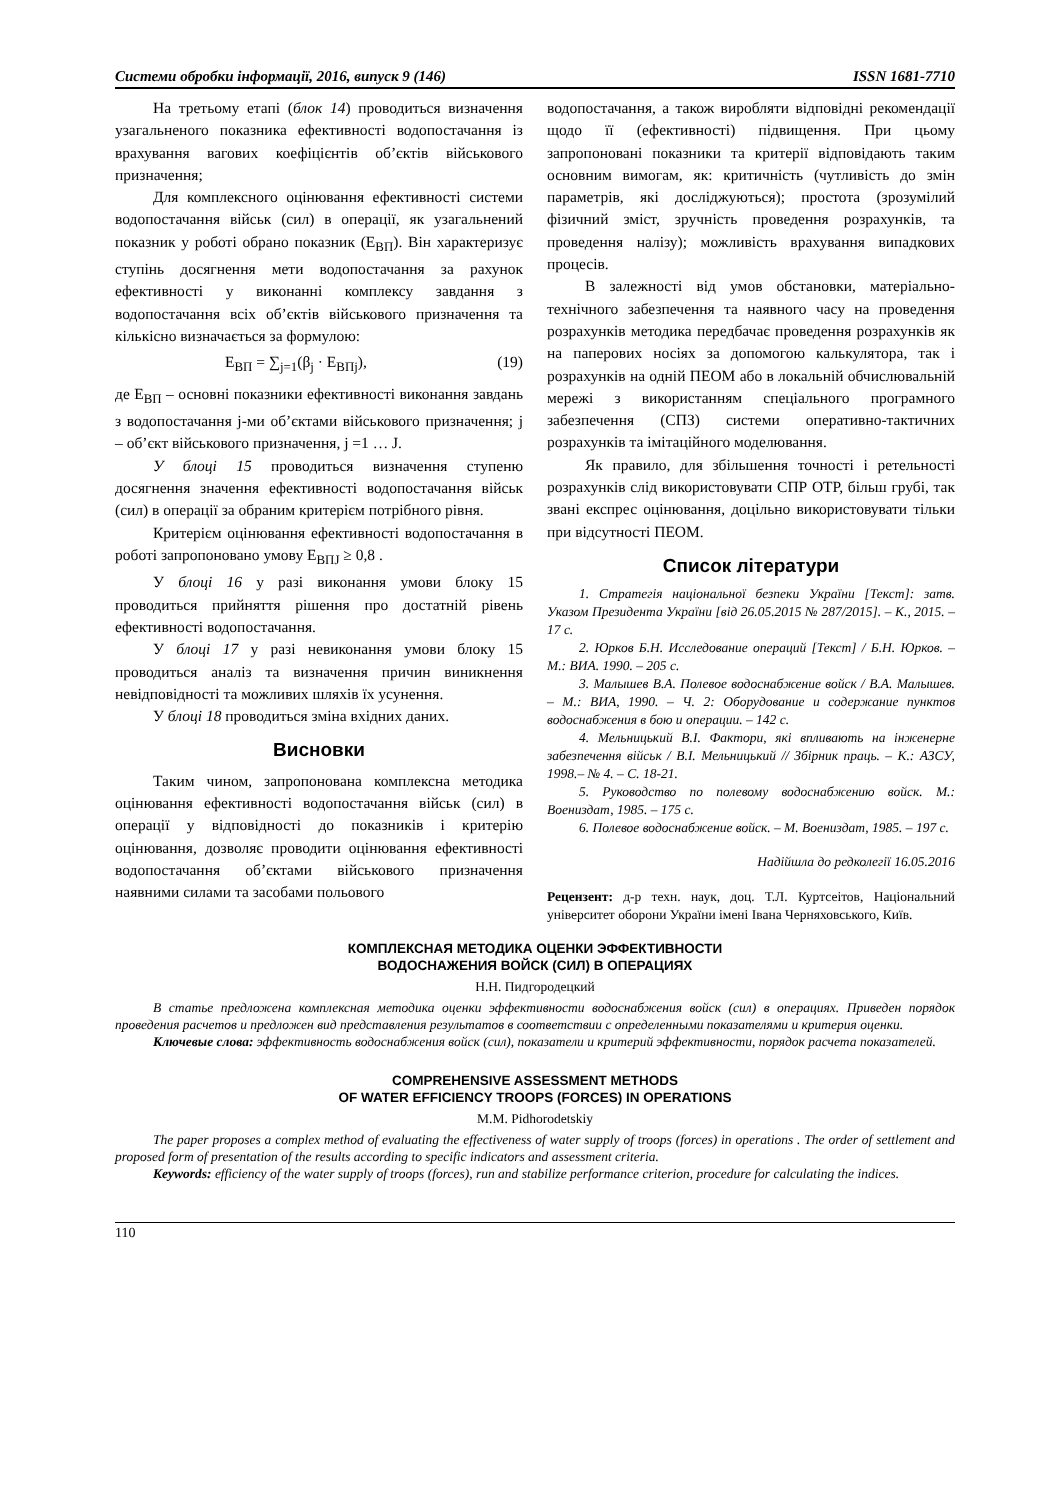Системи обробки інформації, 2016, випуск 9 (146) ISSN 1681-7710
На третьому етапі (блок 14) проводиться визначення узагальненого показника ефективності водопостачання із врахування вагових коефіцієнтів об’єктів військового призначення;
Для комплексного оцінювання ефективності системи водопостачання військ (сил) в операції, як узагальнений показник у роботі обрано показник (E<sub>ВП</sub>). Він характеризує ступінь досягнення мети водопостачання за рахунок ефективності у виконанні комплексу завдання з водопостачання всіх об’єктів військового призначення та кількісно визначається за формулою:
E<sub>ВП</sub> = ∑<sub>j=1</sub>(β<sub>j</sub> · E<sub>ВПj</sub>), (19)
де E<sub>ВП</sub> – основні показники ефективності виконання завдань з водопостачання j-ми об’єктами військового призначення; j – об’єкт військового призначення, j =1 … J.
У блоці 15 проводиться визначення ступеню досягнення значення ефективності водопостачання військ (сил) в операції за обраним критерієм потрібного рівня.
Критерієм оцінювання ефективності водопостачання в роботі запропоновано умову E<sub>ВПJ</sub> ≥ 0,8 .
У блоці 16 у разі виконання умови блоку 15 проводиться прийняття рішення про достатній рівень ефективності водопостачання.
У блоці 17 у разі невиконання умови блоку 15 проводиться аналіз та визначення причин виникнення невідповідності та можливих шляхів їх усунення.
У блоці 18 проводиться зміна вхідних даних.
Висновки
Таким чином, запропонована комплексна методика оцінювання ефективності водопостачання військ (сил) в операції у відповідності до показників і критерію оцінювання, дозволяє проводити оцінювання ефективності водопостачання об’єктами військового призначення наявними силами та засобами польового
водопостачання, а також виробляти відповідні рекомендації щодо її (ефективності) підвищення. При цьому запропоновані показники та критерії відповідають таким основним вимогам, як: критичність (чутливість до змін параметрів, які досліджуються); простота (зрозумілий фізичний зміст, зручність проведення розрахунків, та проведення налізу); можливість врахування випадкових процесів.
В залежності від умов обстановки, матеріально-технічного забезпечення та наявного часу на проведення розрахунків методика передбачає проведення розрахунків як на паперових носіях за допомогою калькулятора, так і розрахунків на одній ПЕОМ або в локальній обчислювальній мережі з використанням спеціального програмного забезпечення (СПЗ) системи оперативно-тактичних розрахунків та імітаційного моделювання.
Як правило, для збільшення точності і ретельності розрахунків слід використовувати СПР ОТР, більш грубі, так звані експрес оцінювання, доцільно використовувати тільки при відсутності ПЕОМ.
Список літератури
1. Стратегія національної безпеки України [Текст]: затв. Указом Президента України [від 26.05.2015 № 287/2015]. – К., 2015. – 17 с.
2. Юрков Б.Н. Исследование операций [Текст] / Б.Н. Юрков. – М.: ВИА. 1990. – 205 с.
3. Малышев В.А. Полевое водоснабжение войск / В.А. Малышев. – М.: ВИА, 1990. – Ч. 2: Оборудование и содержание пунктов водоснабжения в бою и операции. – 142 с.
4. Мельницький В.І. Фактори, які впливають на інженерне забезпечення військ / В.І. Мельницький // Збірник праць. – К.: АЗСУ, 1998.– № 4. – С. 18-21.
5. Руководство по полевому водоснабжению войск. М.: Воениздат, 1985. – 175 с.
6. Полевое водоснабжение войск. – М. Воениздат, 1985. – 197 с.
Надійшла до редколегії 16.05.2016
Рецензент: д-р техн. наук, доц. Т.Л. Куртсеітов, Національний університет оборони України імені Івана Черняховського, Київ.
КОМПЛЕКСНАЯ МЕТОДИКА ОЦЕНКИ ЭФФЕКТИВНОСТИ
ВОДОСНАЖЕНИЯ ВОЙСК (СИЛ) В ОПЕРАЦИЯХ
Н.Н. Пидгородецкий
В статье предложена комплексная методика оценки эффективности водоснабжения войск (сил) в операциях. Приведен порядок проведения расчетов и предложен вид представления результатов в соответствии с определенными показателями и критерия оценки.
Ключевые слова: эффективность водоснабжения войск (сил), показатели и критерий эффективности, порядок расчета показателей.
COMPREHENSIVE ASSESSMENT METHODS
OF WATER EFFICIENCY TROOPS (FORCES) IN OPERATIONS
M.M. Pidhorodetskiy
The paper proposes a complex method of evaluating the effectiveness of water supply of troops (forces) in operations . The order of settlement and proposed form of presentation of the results according to specific indicators and assessment criteria.
Keywords: efficiency of the water supply of troops (forces), run and stabilize performance criterion, procedure for calculating the indices.
110